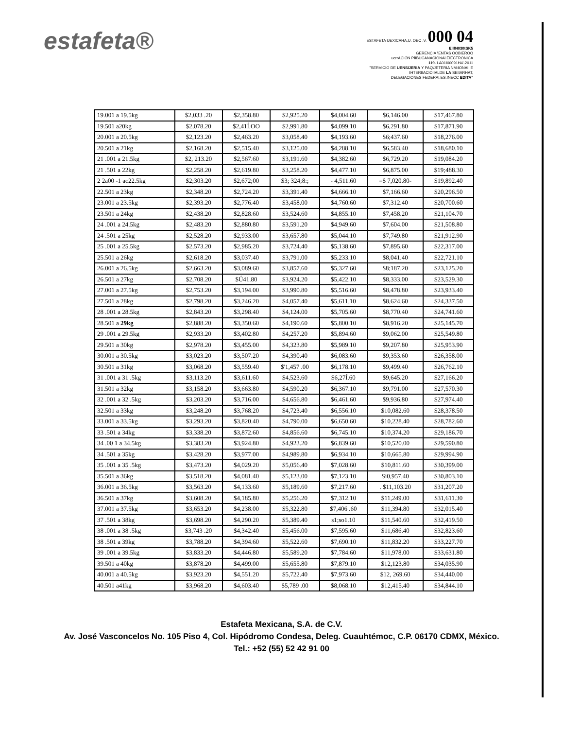estafeta®
ESTAFETA UEXICAHA,U. OEC .V. 000 04
EllfN030tSK5
GERENCIA \ENTAS OOBIEROO
ucrrACIÓN PÍIBUCANACIONAl.EIECTRONICA
119. LA01I00091H4'-2011
"SERVICIO DE UENSIJERIA Y PAQ\JETERIA NM:IONAI. E
IHTERIIACIOIIALDE LA SEIIARHAT,
DELEGACIONES FEDERAI.ES,INECC EDITA"
| 19.001 a 19.5kg | $2,033 .20 | $2,358.80 | $2,925.20 | $4,004.60 | $6,146.00 | $17,467.80 |
| 19.501 a20kg | $2,078.20 | $2,41Í.OO | $2,991.80 | $4,099.10 | $6,291.80 | $17,871.90 |
| 20.001 a 20.5kg | $2,123.20 | $2,463.20 | $3,058.40 | $4,193.60 | $6;437.60 | $18,276.00 |
| 20.501 a 21kg | $2,168.20 | $2,515.40 | $3,125.00 | $4,288.10 | $6,583.40 | $18,680.10 |
| 21 .001 a 21.5kg | $2, 213.20 | $2,567.60 | $3,191.60 | $4,382.60 | $6,729.20 | $19,084.20 |
| 21 .501 a 22kg | $2,258.20 | $2,619.80 | $3,258.20 | $4,477.10 | $6,875.00 | $19;488.30 |
| 2 2a00 -1 ac22.5kg | $2;303.20 | $2,672;00 | $3; 324;8:; | - 4,511.60 | =$ 7,020.80- | $19,892.40 |
| 22.501 a 23kg | $2,348.20 | $2,724.20 | $3,391.40 | $4,666.10 | $7,166.60 | $20,296.50 |
| 23.001 a 23.5kg | $2,393.20 | $2,776.40 | $3,458.00 | $4,760.60 | $7,312.40 | $20,700.60 |
| 23.501 a 24kg | $2,438.20 | $2,828.60 | $3,524.60 | $4,855.10 | $7,458.20 | $21,104.70 |
| 24 .001 a 24.5kg | $2,483.20 | $2,880.80 | $3,591.20 | $4,949.60 | $7,604.00 | $21,508.80 |
| 24 .501 a 25kg | $2,528.20 | $2,933.00 | $3,657.80 | $5,044.10 | $7,749.80 | $21,912.90 |
| 25 .001 a 25.5kg | $2,573.20 | $2,985.20 | $3,724.40 | $5,138.60 | $7,895.60 | $22,317.00 |
| 25.501 a 26kg | $2,618.20 | $3,037.40 | $3,791.00 | $5,233.10 | $8,041.40 | $22,721.10 |
| 26.001 a 26.5kg | $2,663.20 | $3,089.60 | $3,857.60 | $5,327.60 | $8;187.20 | $23,125.20 |
| 26.501 a 27kg | $2,708.20 | $Ú41.80 | $3,924.20 | $5,422.10 | $8,333.00 | $23,529.30 |
| 27.001 a 27.5kg | $2,753.20 | $3,194.00 | $3,990.80 | $5,516.60 | $8,478.80 | $23,933.40 |
| 27.501 a 28kg | $2,798.20 | $3,246.20 | $4,057.40 | $5,611.10 | $8,624.60 | $24,337.50 |
| 28 .001 a 28.5kg | $2,843.20 | $3,298.40 | $4,124.00 | $5,705.60 | $8,770.40 | $24,741.60 |
| 28.501 a 29kg | $2,888.20 | $3,350.60 | $4,190.60 | $5,800.10 | $8,916.20 | $25,145.70 |
| 29 .001 a 29.5kg | $2,933.20 | $3,402.80 | $4,257.20 | $5,894.60 | $9,062.00 | $25,549.80 |
| 29.501 a 30kg | $2,978.20 | $3,455.00 | $4,323.80 | $5,989.10 | $9,207.80 | $25,953.90 |
| 30.001 a 30.5kg | $3,023.20 | $3,507.20 | $4,390.40 | $6,083.60 | $9,353.60 | $26,358.00 |
| 30.501 a 31kg | $3,068.20 | $3,559.40 | $'1,457 .00 | $6,178.10 | $9,499.40 | $26,762.10 |
| 31 .001 a 31 .5kg | $3,113.20 | $3,611.60 | $4,523.60 | $6,27Í.60 | $9,645.20 | $27,166.20 |
| 31.501 a 32kg | $3,158.20 | $3,663.80 | $4,590.20 | $6,367.10 | $9,791.00 | $27,570.30 |
| 32 .001 a 32 .5kg | $3,203.20 | $3,716.00 | $4,656.80 | $6,461.60 | $9,936.80 | $27,974.40 |
| 32.501 a 33kg | $3,248.20 | $3,768.20 | $4,723.40 | $6,556.10 | $10,082.60 | $28,378.50 |
| 33.001 a 33.5kg | $3,293.20 | $3,820.40 | $4,790.00 | $6,650.60 | $10,228.40 | $28,782.60 |
| 33 .501 a 34kg | $3,338.20 | $3,872.60 | $4,856.60 | $6,745.10 | $10,374.20 | $29,186.70 |
| 34 .00 1 a 34.5kg | $3,383.20 | $3,924.80 | $4,923.20 | $6,839.60 | $10,520.00 | $29,590.80 |
| 34 .501 a 35kg | $3,428.20 | $3,977.00 | $4,989.80 | $6,934.10 | $10,665.80 | $29,994.90 |
| 35 .001 a 35 .5kg | $3,473.20 | $4,029.20 | $5,056.40 | $7,028.60 | $10,811.60 | $30,399.00 |
| 35.501 a 36kg | $3,518.20 | $4,081.40 | $5,123.00 | $7,123.10 | Si0,957.40 | $30,803.10 |
| 36.001 a 36.5kg | $3,563.20 | $4,133.60 | $5,189.60 | $7,217.60 | . $11,103.20 | $31,207.20 |
| 36.501 a 37kg | $3,608.20 | $4,185.80 | $5,256.20 | $7,312.10 | $11,249.00 | $31,611.30 |
| 37.001 a 37.5kg | $3,653.20 | $4,238.00 | $5,322.80 | $7,406 .60 | $11,394.80 | $32,015.40 |
| 37 .501 a 38kg | $3,698.20 | $4,290.20 | $5,389.40 | s1;so1.10 | $11,540.60 | $32,419.50 |
| 38 .001 a 38 .5kg | $3,743 .20 | $4,342.40 | $5,456.00 | $7,595.60 | $11,686.40 | $32,823.60 |
| 38 .501 a 39kg | $3,788.20 | $4,394.60 | $5,522.60 | $7,690.10 | $11,832.20 | $33,227.70 |
| 39 .001 a 39.5kg | $3,833.20 | $4,446.80 | $5,589.20 | $7,784.60 | $11,978.00 | $33,631.80 |
| 39.501 a 40kg | $3,878.20 | $4,499.00 | $5,655.80 | $7,879.10 | $12,123.80 | $34,035.90 |
| 40.001 a 40.5kg | $3,923.20 | $4,551.20 | $5,722.40 | $7,973.60 | $12, 269.60 | $34,440.00 |
| 40.501 a41kg | $3,968.20 | $4,603.40 | $5,789 .00 | $8,068.10 | $12,415.40 | $34,844.10 |
Estafeta Mexicana, S.A. de C.V.
Av. José Vasconcelos No. 105 Piso 4, Col. Hipódromo Condesa, Deleg. Cuauhtémoc, C.P. 06170 CDMX, México.
Tel.: +52 (55) 52 42 91 00